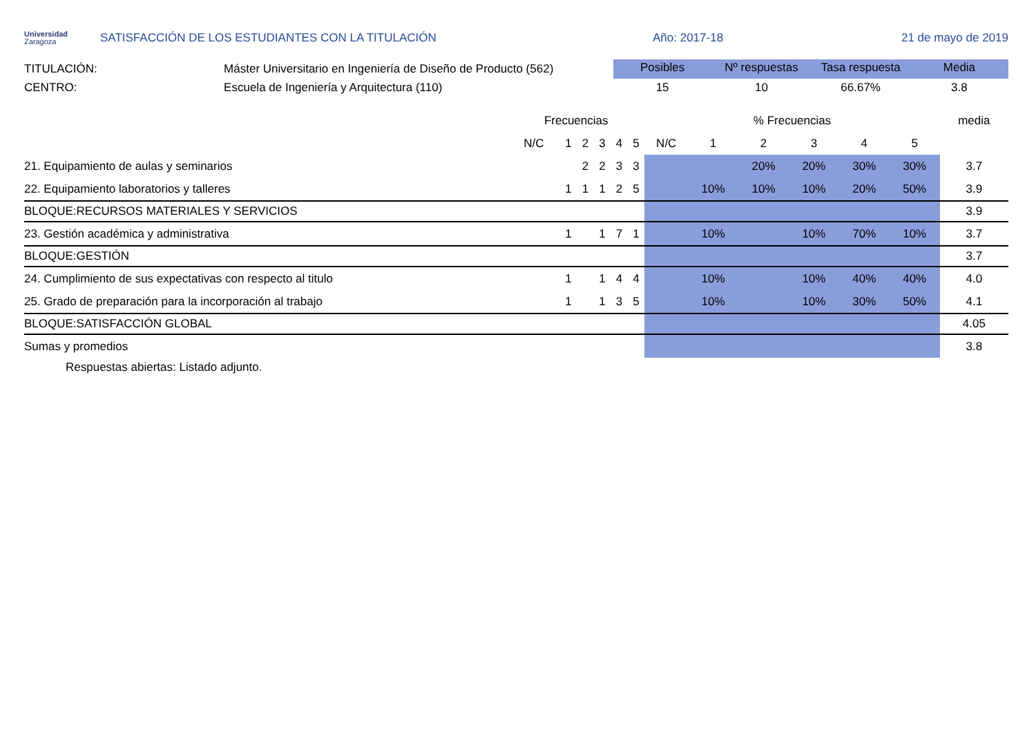Universidad
Zaragoza
SATISFACCIÓN DE LOS ESTUDIANTES CON LA TITULACIÓN Año: 2017-18 21 de mayo de 2019
TITULACIÓN:
CENTRO:
Máster Universitario en Ingeniería de Diseño de Producto (562)
Escuela de Ingeniería y Arquitectura (110)
| Posibles | Nº respuestas | Tasa respuesta | Media |
| --- | --- | --- | --- |
| 15 | 10 | 66.67% | 3.8 |
| | Frecuencias | | | | | | % Frecuencias | | | | | | media |
| --- | --- | --- | --- | --- | --- | --- | --- | --- | --- | --- | --- | --- | --- |
| | N/C | 1 | 2 | 3 | 4 | 5 | N/C | 1 | 2 | 3 | 4 | 5 | |
| 21. Equipamiento de aulas y seminarios | | | 2 | 2 | 3 | 3 | | | 20% | 20% | 30% | 30% | 3.7 |
| 22. Equipamiento laboratorios y talleres | | 1 | 1 | 1 | 2 | 5 | | 10% | 10% | 10% | 20% | 50% | 3.9 |
| BLOQUE:RECURSOS MATERIALES Y SERVICIOS | | | | | | | | | | | | | 3.9 |
| 23. Gestión académica y administrativa | | 1 | | 1 | 7 | 1 | | 10% | | 10% | 70% | 10% | 3.7 |
| BLOQUE:GESTIÓN | | | | | | | | | | | | | 3.7 |
| 24. Cumplimiento de sus expectativas con respecto al titulo | | 1 | | 1 | 4 | 4 | | 10% | | 10% | 40% | 40% | 4.0 |
| 25. Grado de preparación para la incorporación al trabajo | | 1 | | 1 | 3 | 5 | | 10% | | 10% | 30% | 50% | 4.1 |
| BLOQUE:SATISFACCIÓN GLOBAL | | | | | | | | | | | | | 4.05 |
| Sumas y promedios | | | | | | | | | | | | | 3.8 |
Respuestas abiertas: Listado adjunto.